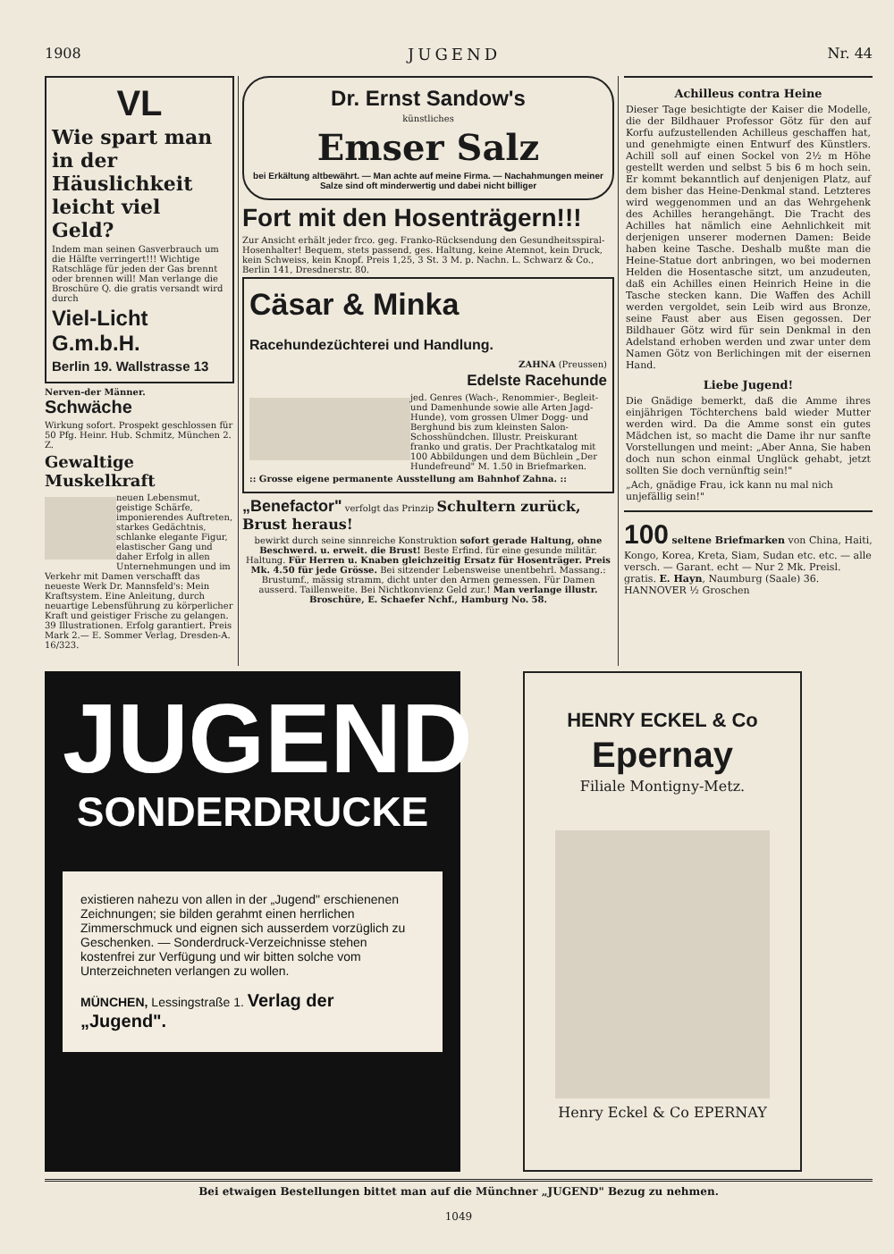1908 JUGEND Nr. 44
VL
Wie spart man in der Häuslichkeit leicht viel Geld?
Indem man seinen Gasverbrauch um die Hälfte verringert!!! Wichtige Ratschläge für jeden der Gas brennt oder brennen will! Man verlange die Broschüre Q. die gratis versandt wird durch
Viel-Licht G.m.b.H.
Berlin 19. Wallstrasse 13
Nerven-der Männer. Schwäche
Wirkung sofort. Prospekt geschlossen für 50 Pfg. Heinr. Hub. Schmitz, München 2. Z.
Gewaltige Muskelkraft
neuen Lebensmut, geistige Schärfe, imponierendes Auftreten, starkes Gedächtnis, schlanke elegante Figur, elastischer Gang und daher Erfolg in allen Unternehmungen und im Verkehr mit Damen verschafft das neueste Werk Dr. Mannsfeld's: Mein Kraftsystem. Eine Anleitung, durch neuartige Lebensführung zu körperlicher Kraft und geistiger Frische zu gelangen. 39 Illustrationen. Erfolg garantiert. Preis Mark 2.— E. Sommer Verlag, Dresden-A. 16/323.
Dr. Ernst Sandow's
künstliches
Emser Salz
bei Erkältung altbewährt. — Man achte auf meine Firma. — Nachahmungen meiner Salze sind oft minderwertig und dabei nicht billiger
Fort mit den Hosenträgern!!!
Zur Ansicht erhält jeder frco. geg. Franko-Rücksendung den Gesundheitsspiral-Hosenhalter! Bequem, stets passend, ges. Haltung, keine Atemnot, kein Druck, kein Schweiss, kein Knopf. Preis 1,25, 3 St. 3 M. p. Nachn. L. Schwarz & Co., Berlin 141, Dresdnerstr. 80.
Cäsar & Minka Racehundezüchterei und Handlung.
ZAHNA (Preussen)
Edelste Racehunde
jed. Genres (Wach-, Renommier-, Begleit- und Damenhunde sowie alle Arten Jagd-Hunde), vom grossen Ulmer Dogg- und Berghund bis zum kleinsten Salon-Schosshündchen. Illustr. Preiskurant franko und gratis. Der Prachtkatalog mit 100 Abbildungen und dem Büchlein „Der Hundefreund" M. 1.50 in Briefmarken.
:: Grosse eigene permanente Ausstellung am Bahnhof Zahna. ::
„Benefactor" verfolgt das Prinzip Schultern zurück, Brust heraus!
bewirkt durch seine sinnreiche Konstruktion sofort gerade Haltung, ohne Beschwerd. u. erweit. die Brust! Beste Erfind. für eine gesunde militär. Haltung. Für Herren u. Knaben gleichzeitig Ersatz für Hosenträger. Preis Mk. 4.50 für jede Grösse. Bei sitzender Lebensweise unentbehrl. Massang.: Brustumf., mässig stramm, dicht unter den Armen gemessen. Für Damen ausserd. Taillenweite. Bei Nichtkonvienz Geld zur.! Man verlange illustr. Broschüre, E. Schaefer Nchf., Hamburg No. 58.
Achilleus contra Heine
Dieser Tage besichtigte der Kaiser die Modelle, die der Bildhauer Professor Götz für den auf Korfu aufzustellenden Achilleus geschaffen hat, und genehmigte einen Entwurf des Künstlers. Achill soll auf einen Sockel von 2½ m Höhe gestellt werden und selbst 5 bis 6 m hoch sein. Er kommt bekanntlich auf denjenigen Platz, auf dem bisher das Heine-Denkmal stand. Letzteres wird weggenommen und an das Wehrgehenk des Achilles herangehängt. Die Tracht des Achilles hat nämlich eine Aehnlichkeit mit derjenigen unserer modernen Damen: Beide haben keine Tasche. Deshalb mußte man die Heine-Statue dort anbringen, wo bei modernen Helden die Hosentasche sitzt, um anzudeuten, daß ein Achilles einen Heinrich Heine in die Tasche stecken kann. Die Waffen des Achill werden vergoldet, sein Leib wird aus Bronze, seine Faust aber aus Eisen gegossen. Der Bildhauer Götz wird für sein Denkmal in den Adelstand erhoben werden und zwar unter dem Namen Götz von Berlichingen mit der eisernen Hand.
Liebe Jugend!
Die Gnädige bemerkt, daß die Amme ihres einjährigen Töchterchens bald wieder Mutter werden wird. Da die Amme sonst ein gutes Mädchen ist, so macht die Dame ihr nur sanfte Vorstellungen und meint: „Aber Anna, Sie haben doch nun schon einmal Unglück gehabt, jetzt sollten Sie doch vernünftig sein!"
„Ach, gnädige Frau, ick kann nu mal nich unjefällig sein!"
100 seltene Briefmarken von China, Haiti, Kongo, Korea, Kreta, Siam, Sudan etc. etc. — alle versch. — Garant. echt — Nur 2 Mk. Preisl. gratis. E. Hayn, Naumburg (Saale) 36. HANNOVER ½ Groschen
JUGEND
SONDERDRUCKE
existieren nahezu von allen in der „Jugend" erschienenen Zeichnungen; sie bilden gerahmt einen herrlichen Zimmerschmuck und eignen sich ausserdem vorzüglich zu Geschenken. — Sonderdruck-Verzeichnisse stehen kostenfrei zur Verfügung und wir bitten solche vom Unterzeichneten verlangen zu wollen.
MÜNCHEN, Lessingstraße 1. Verlag der „Jugend".
HENRY ECKEL & Co
Epernay
Filiale Montigny-Metz.
Henry Eckel & Co EPERNAY
Bei etwaigen Bestellungen bittet man auf die Münchner „JUGEND" Bezug zu nehmen.
1049